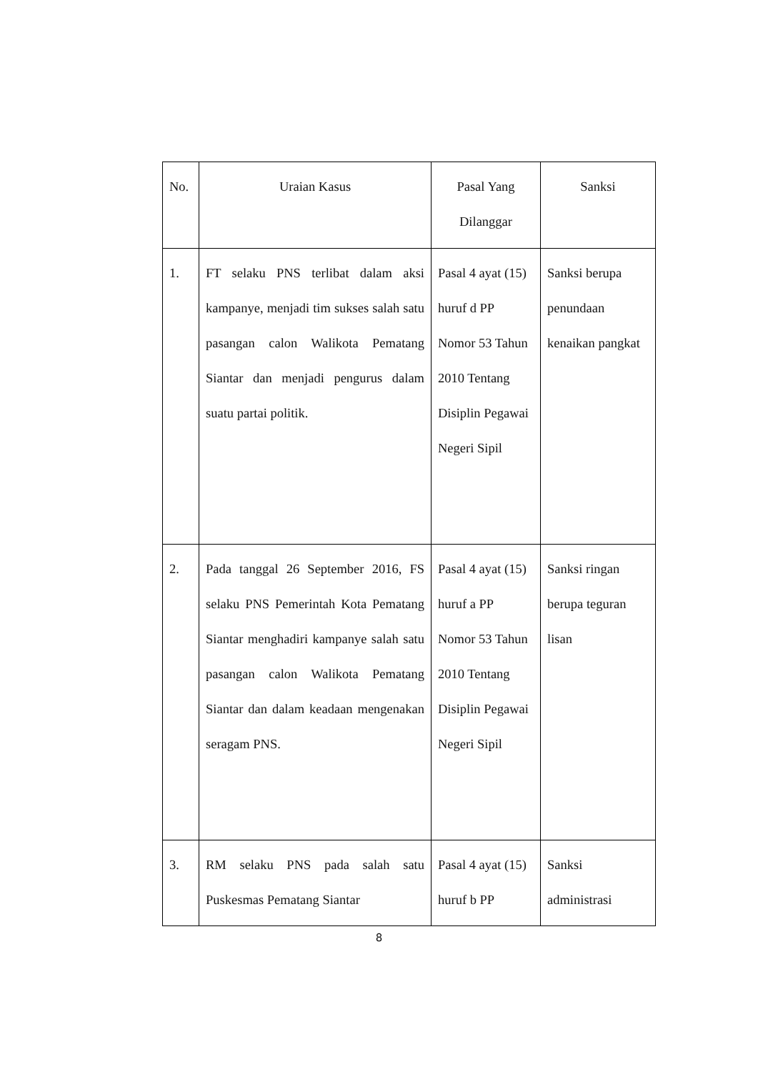| No. | Uraian Kasus | Pasal Yang Dilanggar | Sanksi |
| 1. | FT selaku PNS terlibat dalam aksi kampanye, menjadi tim sukses salah satu pasangan calon Walikota Pematang Siantar dan menjadi pengurus dalam suatu partai politik. | Pasal 4 ayat (15) huruf d PP Nomor 53 Tahun 2010 Tentang Disiplin Pegawai Negeri Sipil | Sanksi berupa penundaan kenaikan pangkat |
| 2. | Pada tanggal 26 September 2016, FS selaku PNS Pemerintah Kota Pematang Siantar menghadiri kampanye salah satu pasangan calon Walikota Pematang Siantar dan dalam keadaan mengenakan seragam PNS. | Pasal 4 ayat (15) huruf a PP Nomor 53 Tahun 2010 Tentang Disiplin Pegawai Negeri Sipil | Sanksi ringan berupa teguran lisan |
| 3. | RM selaku PNS pada salah satu Puskesmas Pematang Siantar | Pasal 4 ayat (15) huruf b PP | Sanksi administrasi |
8